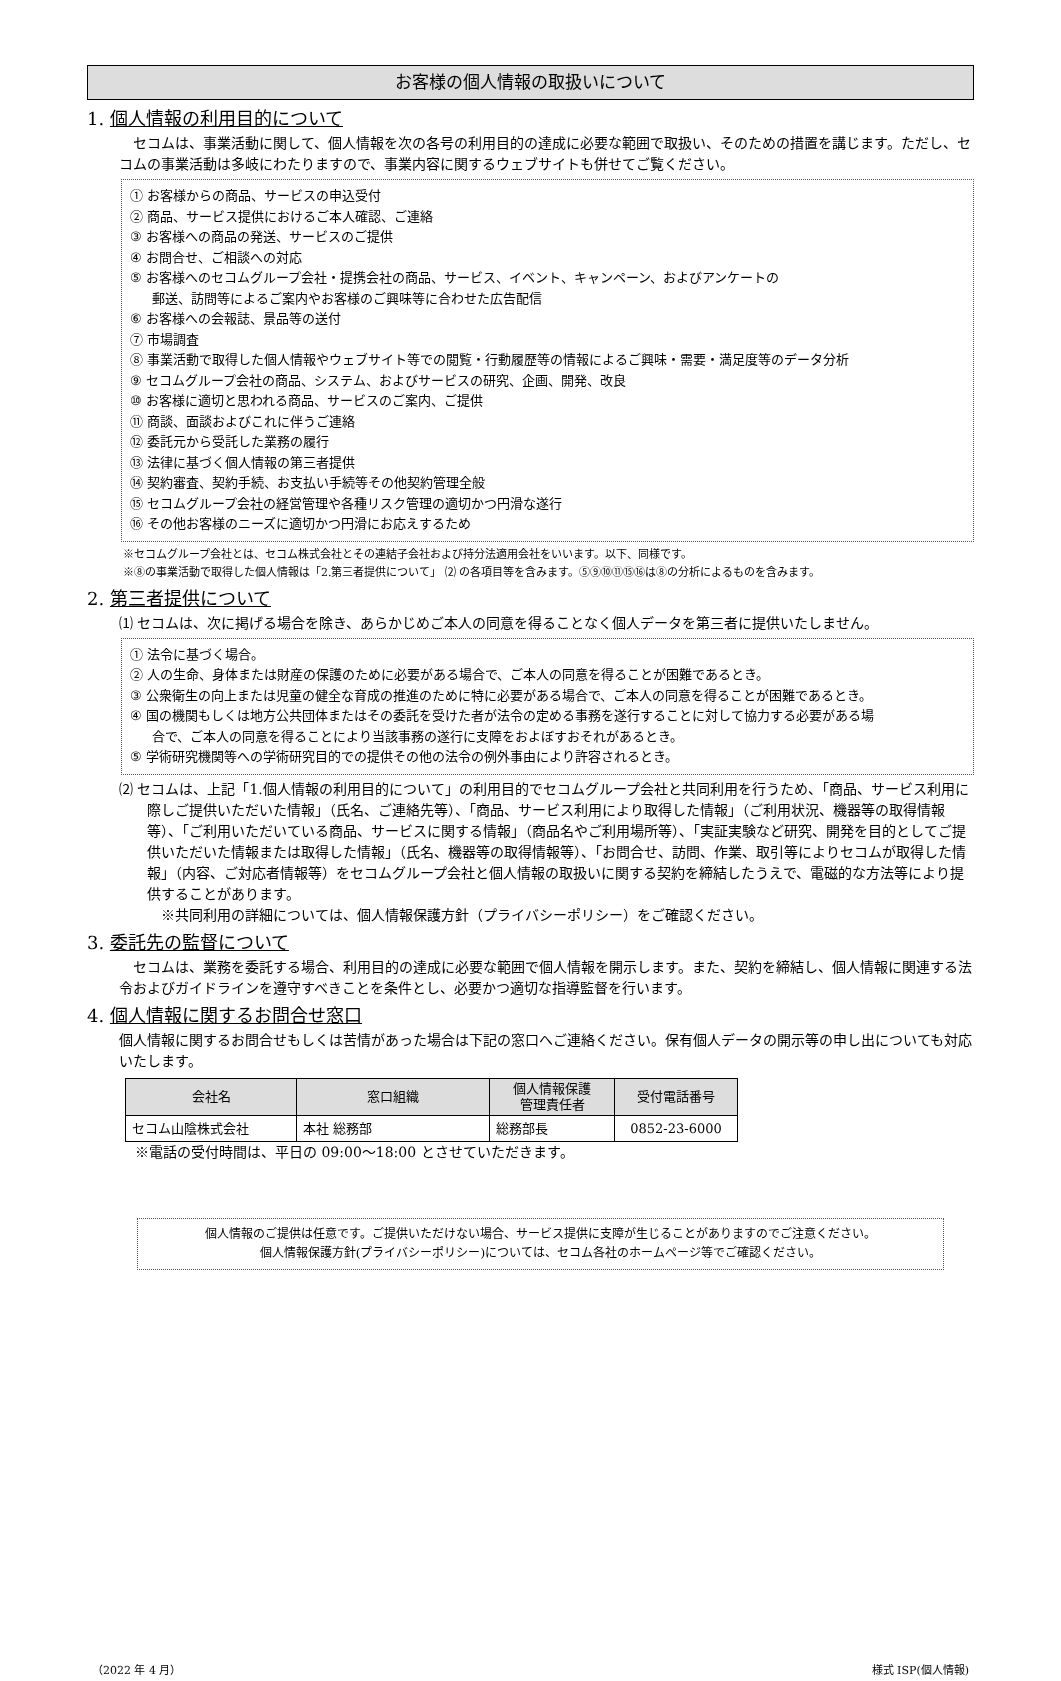お客様の個人情報の取扱いについて
1. 個人情報の利用目的について
　セコムは、事業活動に関して、個人情報を次の各号の利用目的の達成に必要な範囲で取扱い、そのための措置を講じます。ただし、セコムの事業活動は多岐にわたりますので、事業内容に関するウェブサイトも併せてご覧ください。
① お客様からの商品、サービスの申込受付
② 商品、サービス提供におけるご本人確認、ご連絡
③ お客様への商品の発送、サービスのご提供
④ お問合せ、ご相談への対応
⑤ お客様へのセコムグループ会社・提携会社の商品、サービス、イベント、キャンペーン、およびアンケートの
郵送、訪問等によるご案内やお客様のご興味等に合わせた広告配信
⑥ お客様への会報誌、景品等の送付
⑦ 市場調査
⑧ 事業活動で取得した個人情報やウェブサイト等での閲覧・行動履歴等の情報によるご興味・需要・満足度等のデータ分析
⑨ セコムグループ会社の商品、システム、およびサービスの研究、企画、開発、改良
⑩ お客様に適切と思われる商品、サービスのご案内、ご提供
⑪ 商談、面談およびこれに伴うご連絡
⑫ 委託元から受託した業務の履行
⑬ 法律に基づく個人情報の第三者提供
⑭ 契約審査、契約手続、お支払い手続等その他契約管理全般
⑮ セコムグループ会社の経営管理や各種リスク管理の適切かつ円滑な遂行
⑯ その他お客様のニーズに適切かつ円滑にお応えするため
※セコムグループ会社とは、セコム株式会社とその連結子会社および持分法適用会社をいいます。以下、同様です。
※⑧の事業活動で取得した個人情報は「2.第三者提供について」 ⑵ の各項目等を含みます。⑤⑨⑩⑪⑮⑯は⑧の分析によるものを含みます。
2. 第三者提供について
⑴ セコムは、次に掲げる場合を除き、あらかじめご本人の同意を得ることなく個人データを第三者に提供いたしません。
① 法令に基づく場合。
② 人の生命、身体または財産の保護のために必要がある場合で、ご本人の同意を得ることが困難であるとき。
③ 公衆衛生の向上または児童の健全な育成の推進のために特に必要がある場合で、ご本人の同意を得ることが困難であるとき。
④ 国の機関もしくは地方公共団体またはその委託を受けた者が法令の定める事務を遂行することに対して協力する必要がある場
合で、ご本人の同意を得ることにより当該事務の遂行に支障をおよぼすおそれがあるとき。
⑤ 学術研究機関等への学術研究目的での提供その他の法令の例外事由により許容されるとき。
⑵ セコムは、上記「1.個人情報の利用目的について」の利用目的でセコムグループ会社と共同利用を行うため、「商品、サービス利用に際しご提供いただいた情報」（氏名、ご連絡先等）、「商品、サービス利用により取得した情報」（ご利用状況、機器等の取得情報等）、「ご利用いただいている商品、サービスに関する情報」（商品名やご利用場所等）、「実証実験など研究、開発を目的としてご提供いただいた情報または取得した情報」（氏名、機器等の取得情報等）、「お問合せ、訪問、作業、取引等によりセコムが取得した情報」（内容、ご対応者情報等）をセコムグループ会社と個人情報の取扱いに関する契約を締結したうえで、電磁的な方法等により提供することがあります。
　※共同利用の詳細については、個人情報保護方針（プライバシーポリシー）をご確認ください。
3. 委託先の監督について
　セコムは、業務を委託する場合、利用目的の達成に必要な範囲で個人情報を開示します。また、契約を締結し、個人情報に関連する法令およびガイドラインを遵守すべきことを条件とし、必要かつ適切な指導監督を行います。
4. 個人情報に関するお問合せ窓口
個人情報に関するお問合せもしくは苦情があった場合は下記の窓口へご連絡ください。保有個人データの開示等の申し出についても対応いたします。
| 会社名 | 窓口組織 | 個人情報保護 管理責任者 | 受付電話番号 |
| --- | --- | --- | --- |
| セコム山陰株式会社 | 本社 総務部 | 総務部長 | 0852-23-6000 |
※電話の受付時間は、平日の 09:00～18:00 とさせていただきます。
個人情報のご提供は任意です。ご提供いただけない場合、サービス提供に支障が生じることがありますのでご注意ください。
個人情報保護方針(プライバシーポリシー)については、セコム各社のホームページ等でご確認ください。
（2022 年 4 月） 様式 ISP(個人情報)